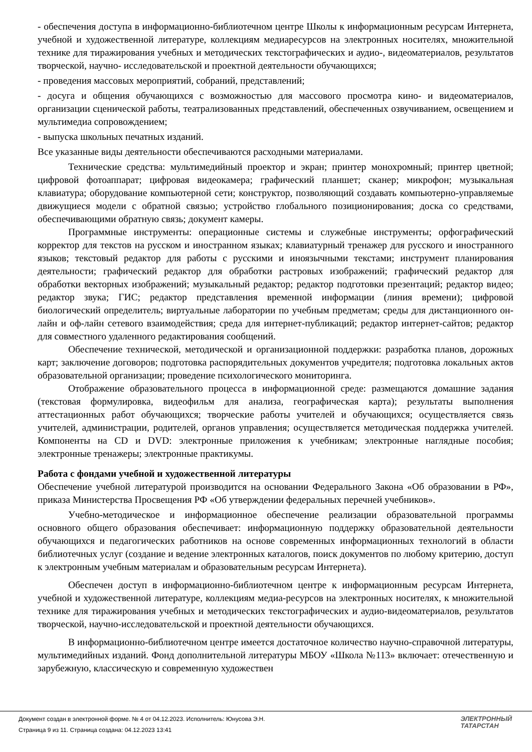- обеспечения доступа в информационно-библиотечном центре Школы к информационным ресурсам Интернета, учебной и художественной литературе, коллекциям медиаресурсов на электронных носителях, множительной технике для тиражирования учебных и методических текстографических и аудио-, видеоматериалов, результатов творческой, научно- исследовательской и проектной деятельности обучающихся;
- проведения массовых мероприятий, собраний, представлений;
- досуга и общения обучающихся с возможностью для массового просмотра кино- и видеоматериалов, организации сценической работы, театрализованных представлений, обеспеченных озвучиванием, освещением и мультимедиа сопровождением;
- выпуска школьных печатных изданий.
Все указанные виды деятельности обеспечиваются расходными материалами.
Технические средства: мультимедийный проектор и экран; принтер монохромный; принтер цветной; цифровой фотоаппарат; цифровая видеокамера; графический планшет; сканер; микрофон; музыкальная клавиатура; оборудование компьютерной сети; конструктор, позволяющий создавать компьютерно-управляемые движущиеся модели с обратной связью; устройство глобального позиционирования; доска со средствами, обеспечивающими обратную связь; документ камеры.
Программные инструменты: операционные системы и служебные инструменты; орфографический корректор для текстов на русском и иностранном языках; клавиатурный тренажер для русского и иностранного языков; текстовый редактор для работы с русскими и иноязычными текстами; инструмент планирования деятельности; графический редактор для обработки растровых изображений; графический редактор для обработки векторных изображений; музыкальный редактор; редактор подготовки презентаций; редактор видео; редактор звука; ГИС; редактор представления временной информации (линия времени); цифровой биологический определитель; виртуальные лаборатории по учебным предметам; среды для дистанционного он-лайн и оф-лайн сетевого взаимодействия; среда для интернет-публикаций; редактор интернет-сайтов; редактор для совместного удаленного редактирования сообщений.
Обеспечение технической, методической и организационной поддержки: разработка планов, дорожных карт; заключение договоров; подготовка распорядительных документов учредителя; подготовка локальных актов образовательной организации; проведение психологического мониторинга.
Отображение образовательного процесса в информационной среде: размещаются домашние задания (текстовая формулировка, видеофильм для анализа, географическая карта); результаты выполнения аттестационных работ обучающихся; творческие работы учителей и обучающихся; осуществляется связь учителей, администрации, родителей, органов управления; осуществляется методическая поддержка учителей. Компоненты на CD и DVD: электронные приложения к учебникам; электронные наглядные пособия; электронные тренажеры; электронные практикумы.
Работа с фондами учебной и художественной литературы
Обеспечение учебной литературой производится на основании Федерального Закона «Об образовании в РФ», приказа Министерства Просвещения РФ «Об утверждении федеральных перечней учебников».
Учебно-методическое и информационное обеспечение реализации образовательной программы основного общего образования обеспечивает: информационную поддержку образовательной деятельности обучающихся и педагогических работников на основе современных информационных технологий в области библиотечных услуг (создание и ведение электронных каталогов, поиск документов по любому критерию, доступ к электронным учебным материалам и образовательным ресурсам Интернета).
Обеспечен доступ в информационно-библиотечном центре к информационным ресурсам Интернета, учебной и художественной литературе, коллекциям медиа-ресурсов на электронных носителях, к множительной технике для тиражирования учебных и методических текстографических и аудио-видеоматериалов, результатов творческой, научно-исследовательской и проектной деятельности обучающихся.
В информационно-библиотечном центре имеется достаточное количество научно-справочной литературы, мультимедийных изданий. Фонд дополнительной литературы МБОУ «Школа №113» включает: отечественную и зарубежную, классическую и современную художествен
Документ создан в электронной форме. № 4 от 04.12.2023. Исполнитель: Юнусова Э.Н.
Страница 9 из 11. Страница создана: 04.12.2023 13:41
ЭЛЕКТРОННЫЙ
ТАТАРСТАН